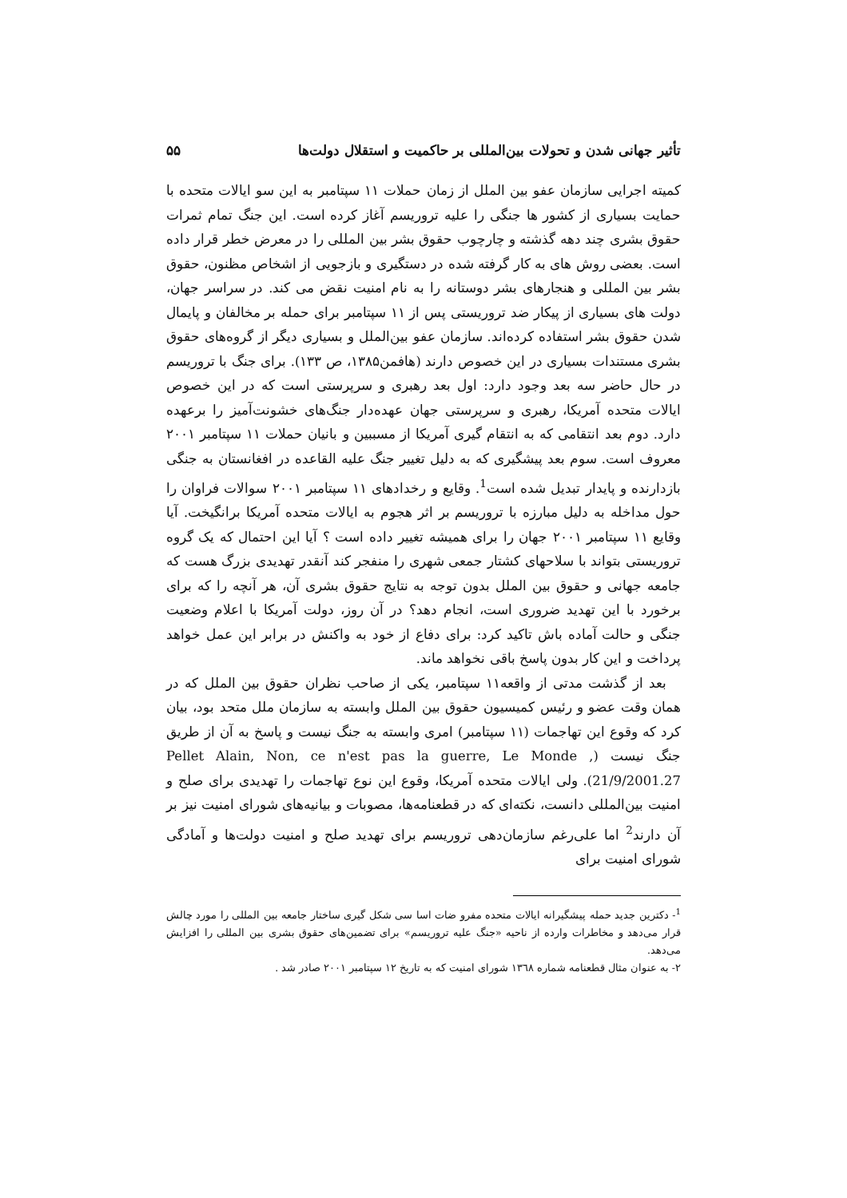تأثیر جهانی شدن و تحولات بین‌المللی بر حاکمیت و استقلال دولت‌ها ۵۵
کمیته اجرایی سازمان عفو بین الملل از زمان حملات ۱۱ سپتامبر به این سو ایالات متحده با حمایت بسیاری از کشور ها جنگی را علیه تروریسم آغاز کرده است. این جنگ تمام ثمرات حقوق بشری چند دهه گذشته و چارچوب حقوق بشر بین المللی را در معرض خطر قرار داده است. بعضی روش های به کار گرفته شده در دستگیری و بازجویی از اشخاص مظنون، حقوق بشر بین المللی و هنجارهای بشر دوستانه را به نام امنیت نقض می کند. در سراسر جهان، دولت های بسیاری از پیکار ضد تروریستی پس از ۱۱ سپتامبر برای حمله بر مخالفان و پایمال شدن حقوق بشر استفاده کرده‌اند. سازمان عفو بین‌الملل و بسیاری دیگر از گروه‌های حقوق بشری مستندات بسیاری در این خصوص دارند (هافمن۱۳۸۵، ص ۱۳۳). برای جنگ با تروریسم در حال حاضر سه بعد وجود دارد: اول بعد رهبری و سرپرستی است که در این خصوص ایالات متحده آمریکا، رهبری و سرپرستی جهان عهده‌دار جنگ‌های خشونت‌آمیز را برعهده دارد. دوم بعد انتقامی که به انتقام گیری آمریکا از مسببین و بانیان حملات ۱۱ سپتامبر ۲۰۰۱ معروف است. سوم بعد پیشگیری که به دلیل تغییر جنگ علیه القاعده در افغانستان به جنگی بازدارنده و پایدار تبدیل شده است<sup>1</sup>. وقایع و رخدادهای ۱۱ سپتامبر ۲۰۰۱ سوالات فراوان را حول مداخله به دلیل مبارزه با تروریسم بر اثر هجوم به ایالات متحده آمریکا برانگیخت. آیا وقایع ۱۱ سپتامبر ۲۰۰۱ جهان را برای همیشه تغییر داده است ؟ آیا این احتمال که یک گروه تروریستی بتواند با سلاحهای کشتار جمعی شهری را منفجر کند آنقدر تهدیدی بزرگ هست که جامعه جهانی و حقوق بین الملل بدون توجه به نتایج حقوق بشری آن، هر آنچه را که برای برخورد با این تهدید ضروری است، انجام دهد؟ در آن روز، دولت آمریکا با اعلام وضعیت جنگی و حالت آماده باش تاکید کرد: برای دفاع از خود به واکنش در برابر این عمل خواهد پرداخت و این کار بدون پاسخ باقی نخواهد ماند.
بعد از گذشت مدتی از واقعه۱۱ سپتامبر، یکی از صاحب نظران حقوق بین الملل که در همان وقت عضو و رئیس کمیسیون حقوق بین الملل وابسته به سازمان ملل متحد بود، بیان کرد که وقوع این تهاجمات (۱۱ سپتامبر) امری وابسته به جنگ نیست و پاسخ به آن از طریق جنگ نیست (Pellet Alain, Non, ce n'est pas la guerre, Le Monde , 21/9/2001.27). ولی ایالات متحده آمریکا، وقوع این نوع تهاجمات را تهدیدی برای صلح و امنیت بین‌المللی دانست، نکته‌ای که در قطعنامه‌ها، مصوبات و بیانیه‌های شورای امنیت نیز بر آن دارند<sup>2</sup> اما علی‌رغم سازمان‌دهی تروریسم برای تهدید صلح و امنیت دولت‌ها و آمادگی شورای امنیت برای
<sup>1</sup>- دکترین جدید حمله پیشگیرانه ایالات متحده مفرو ضات اسا سی شکل گیری ساختار جامعه بین المللی را مورد چالش قرار می‌دهد و مخاطرات وارده از ناحیه «جنگ علیه تروریسم» برای تضمین‌های حقوق بشری بین المللی را افزایش می‌دهد.
۲- به عنوان مثال قطعنامه شماره ۱۳٦۸ شورای امنیت که به تاریخ ۱۲ سپتامبر ۲۰۰۱ صادر شد .